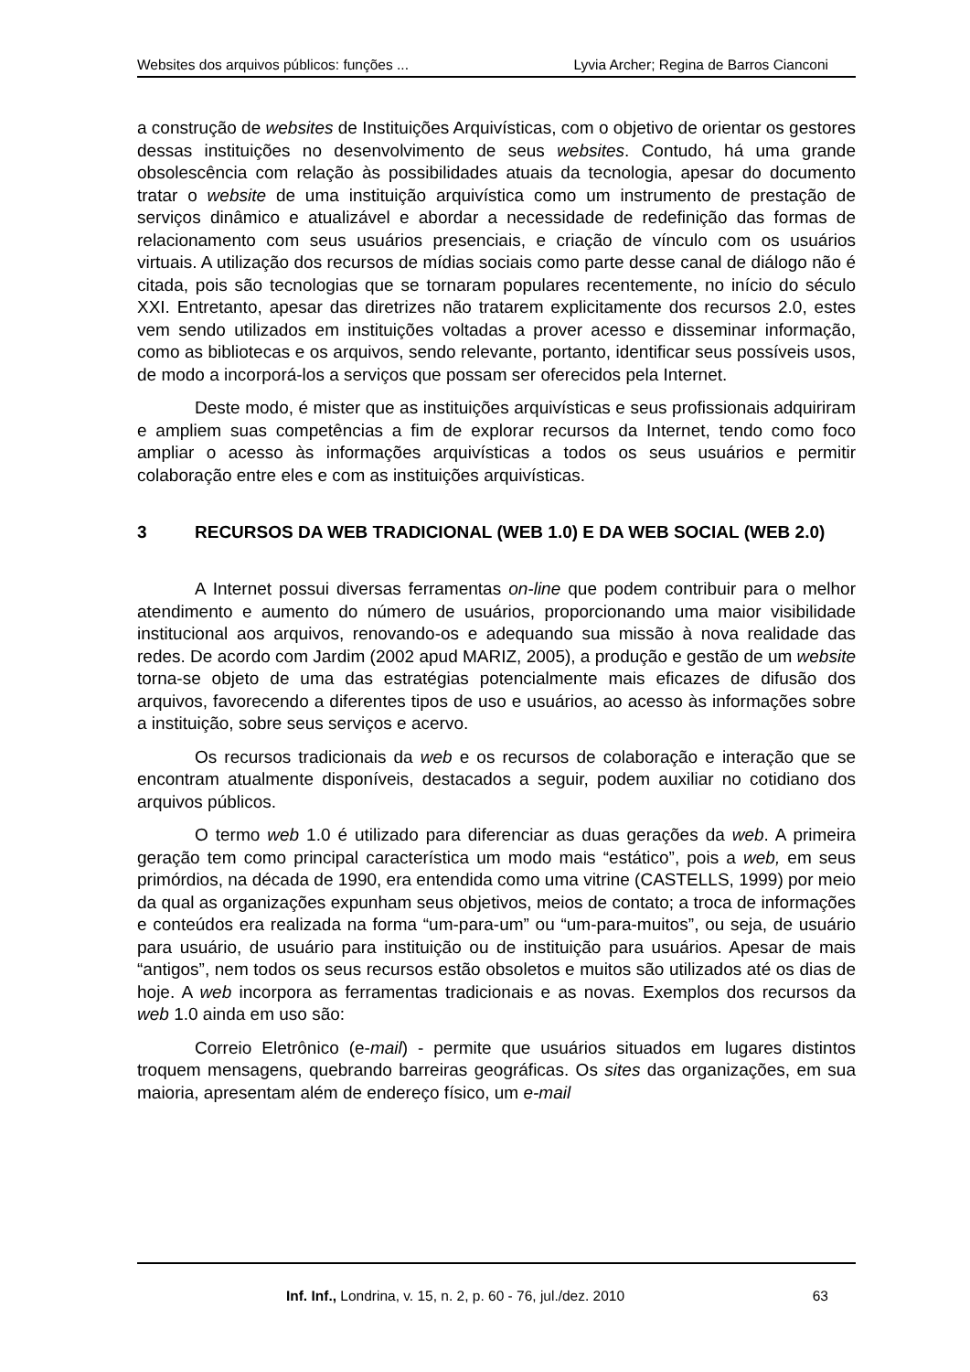Websites dos arquivos públicos: funções ... Lyvia Archer; Regina de Barros Cianconi
a construção de websites de Instituições Arquivísticas, com o objetivo de orientar os gestores dessas instituições no desenvolvimento de seus websites. Contudo, há uma grande obsolescência com relação às possibilidades atuais da tecnologia, apesar do documento tratar o website de uma instituição arquivística como um instrumento de prestação de serviços dinâmico e atualizável e abordar a necessidade de redefinição das formas de relacionamento com seus usuários presenciais, e criação de vínculo com os usuários virtuais. A utilização dos recursos de mídias sociais como parte desse canal de diálogo não é citada, pois são tecnologias que se tornaram populares recentemente, no início do século XXI. Entretanto, apesar das diretrizes não tratarem explicitamente dos recursos 2.0, estes vem sendo utilizados em instituições voltadas a prover acesso e disseminar informação, como as bibliotecas e os arquivos, sendo relevante, portanto, identificar seus possíveis usos, de modo a incorporá-los a serviços que possam ser oferecidos pela Internet.
Deste modo, é mister que as instituições arquivísticas e seus profissionais adquiriram e ampliem suas competências a fim de explorar recursos da Internet, tendo como foco ampliar o acesso às informações arquivísticas a todos os seus usuários e permitir colaboração entre eles e com as instituições arquivísticas.
3 RECURSOS DA WEB TRADICIONAL (WEB 1.0) E DA WEB SOCIAL (WEB 2.0)
A Internet possui diversas ferramentas on-line que podem contribuir para o melhor atendimento e aumento do número de usuários, proporcionando uma maior visibilidade institucional aos arquivos, renovando-os e adequando sua missão à nova realidade das redes. De acordo com Jardim (2002 apud MARIZ, 2005), a produção e gestão de um website torna-se objeto de uma das estratégias potencialmente mais eficazes de difusão dos arquivos, favorecendo a diferentes tipos de uso e usuários, ao acesso às informações sobre a instituição, sobre seus serviços e acervo.
Os recursos tradicionais da web e os recursos de colaboração e interação que se encontram atualmente disponíveis, destacados a seguir, podem auxiliar no cotidiano dos arquivos públicos.
O termo web 1.0 é utilizado para diferenciar as duas gerações da web. A primeira geração tem como principal característica um modo mais “estático”, pois a web, em seus primórdios, na década de 1990, era entendida como uma vitrine (CASTELLS, 1999) por meio da qual as organizações expunham seus objetivos, meios de contato; a troca de informações e conteúdos era realizada na forma “um-para-um” ou “um-para-muitos”, ou seja, de usuário para usuário, de usuário para instituição ou de instituição para usuários. Apesar de mais “antigos”, nem todos os seus recursos estão obsoletos e muitos são utilizados até os dias de hoje. A web incorpora as ferramentas tradicionais e as novas. Exemplos dos recursos da web 1.0 ainda em uso são:
Correio Eletrônico (e-mail) - permite que usuários situados em lugares distintos troquem mensagens, quebrando barreiras geográficas. Os sites das organizações, em sua maioria, apresentam além de endereço físico, um e-mail
Inf. Inf., Londrina, v. 15, n. 2, p. 60 - 76, jul./dez. 2010 63